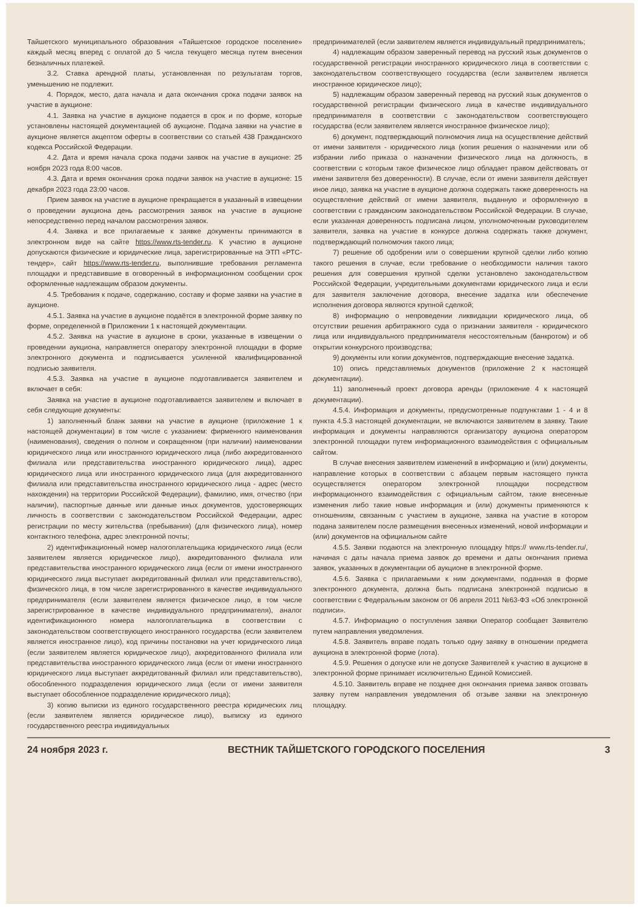Тайшетского муниципального образования «Тайшетское городское поселение» каждый месяц вперед с оплатой до 5 числа текущего месяца путем внесения безналичных платежей.
3.2. Ставка арендной платы, установленная по результатам торгов, уменьшению не подлежит.
4. Порядок, место, дата начала и дата окончания срока подачи заявок на участие в аукционе:
4.1. Заявка на участие в аукционе подается в срок и по форме, которые установлены настоящей документацией об аукционе. Подача заявки на участие в аукционе является акцептом оферты в соответствии со статьей 438 Гражданского кодекса Российской Федерации.
4.2. Дата и время начала срока подачи заявок на участие в аукционе: 25 ноября 2023 года 8:00 часов.
4.3. Дата и время окончания срока подачи заявок на участие в аукционе: 15 декабря 2023 года 23:00 часов.
Прием заявок на участие в аукционе прекращается в указанный в извещении о проведении аукциона день рассмотрения заявок на участие в аукционе непосредственно перед началом рассмотрения заявок.
4.4. Заявка и все прилагаемые к заявке документы принимаются в электронном виде на сайте https://www.rts-tender.ru. К участию в аукционе допускаются физические и юридические лица, зарегистрированные на ЭТП «РТС-тендер», сайт https://www.rts-tender.ru, выполнившие требования регламента площадки и представившие в оговоренный в информационном сообщении срок оформленные надлежащим образом документы.
4.5. Требования к подаче, содержанию, составу и форме заявки на участие в аукционе.
4.5.1. Заявка на участие в аукционе подаётся в электронной форме заявку по форме, определенной в Приложении 1 к настоящей документации.
4.5.2. Заявка на участие в аукционе в сроки, указанные в извещении о проведении аукциона, направляется оператору электронной площадки в форме электронного документа и подписывается усиленной квалифицированной подписью заявителя.
4.5.3. Заявка на участие в аукционе подготавливается заявителем и включает в себя:
Заявка на участие в аукционе подготавливается заявителем и включает в себя следующие документы:
1) заполненный бланк заявки на участие в аукционе (приложение 1 к настоящей документации) в том числе с указанием: фирменного наименования (наименования), сведения о полном и сокращенном (при наличии) наименовании юридического лица или иностранного юридического лица (либо аккредитованного филиала или представительства иностранного юридического лица), адрес юридического лица или иностранного юридического лица (для аккредитованного филиала или представительства иностранного юридического лица - адрес (место нахождения) на территории Российской Федерации), фамилию, имя, отчество (при наличии), паспортные данные или данные иных документов, удостоверяющих личность в соответствии с законодательством Российской Федерации, адрес регистрации по месту жительства (пребывания) (для физического лица), номер контактного телефона, адрес электронной почты;
2) идентификационный номер налогоплательщика юридического лица (если заявителем является юридическое лицо), аккредитованного филиала или представительства иностранного юридического лица (если от имени иностранного юридического лица выступает аккредитованный филиал или представительство), физического лица, в том числе зарегистрированного в качестве индивидуального предпринимателя (если заявителем является физическое лицо, в том числе зарегистрированное в качестве индивидуального предпринимателя), аналог идентификационного номера налогоплательщика в соответствии с законодательством соответствующего иностранного государства (если заявителем является иностранное лицо), код причины постановки на учет юридического лица (если заявителем является юридическое лицо), аккредитованного филиала или представительства иностранного юридического лица (если от имени иностранного юридического лица выступает аккредитованный филиал или представительство), обособленного подразделения юридического лица (если от имени заявителя выступает обособленное подразделение юридического лица);
3) копию выписки из единого государственного реестра юридических лиц (если заявителем является юридическое лицо), выписку из единого государственного реестра индивидуальных
предпринимателей (если заявителем является индивидуальный предприниматель;
4) надлежащим образом заверенный перевод на русский язык документов о государственной регистрации иностранного юридического лица в соответствии с законодательством соответствующего государства (если заявителем является иностранное юридическое лицо);
5) надлежащим образом заверенный перевод на русский язык документов о государственной регистрации физического лица в качестве индивидуального предпринимателя в соответствии с законодательством соответствующего государства (если заявителем является иностранное физическое лицо);
6) документ, подтверждающий полномочия лица на осуществление действий от имени заявителя - юридического лица (копия решения о назначении или об избрании либо приказа о назначении физического лица на должность, в соответствии с которым такое физическое лицо обладает правом действовать от имени заявителя без доверенности). В случае, если от имени заявителя действует иное лицо, заявка на участие в аукционе должна содержать также доверенность на осуществление действий от имени заявителя, выданную и оформленную в соответствии с гражданским законодательством Российской Федерации. В случае, если указанная доверенность подписана лицом, уполномоченным руководителем заявителя, заявка на участие в конкурсе должна содержать также документ, подтверждающий полномочия такого лица;
7) решение об одобрении или о совершении крупной сделки либо копию такого решения в случае, если требование о необходимости наличия такого решения для совершения крупной сделки установлено законодательством Российской Федерации, учредительными документами юридического лица и если для заявителя заключение договора, внесение задатка или обеспечение исполнения договора являются крупной сделкой;
8) информацию о непроведении ликвидации юридического лица, об отсутствии решения арбитражного суда о признании заявителя - юридического лица или индивидуального предпринимателя несостоятельным (банкротом) и об открытии конкурсного производства;
9) документы или копии документов, подтверждающие внесение задатка.
10) опись представляемых документов (приложение 2 к настоящей документации).
11) заполненный проект договора аренды (приложение 4 к настоящей документации).
4.5.4. Информация и документы, предусмотренные подпунктами 1 - 4 и 8 пункта 4.5.3 настоящей документации, не включаются заявителем в заявку. Такие информация и документы направляются организатору аукциона оператором электронной площадки путем информационного взаимодействия с официальным сайтом.
В случае внесения заявителем изменений в информацию и (или) документы, направление которых в соответствии с абзацем первым настоящего пункта осуществляется оператором электронной площадки посредством информационного взаимодействия с официальным сайтом, такие внесенные изменения либо такие новые информация и (или) документы применяются к отношениям, связанным с участием в аукционе, заявка на участие в котором подана заявителем после размещения внесенных изменений, новой информации и (или) документов на официальном сайте
4.5.5. Заявки подаются на электронную площадку https:// www.rts-tender.ru/, начиная с даты начала приема заявок до времени и даты окончания приема заявок, указанных в документации об аукционе в электронной форме.
4.5.6. Заявка с прилагаемыми к ним документами, поданная в форме электронного документа, должна быть подписана электронной подписью в соответствии с Федеральным законом от 06 апреля 2011 №63-ФЗ «Об электронной подписи».
4.5.7. Информацию о поступления заявки Оператор сообщает Заявителю путем направления уведомления.
4.5.8. Заявитель вправе подать только одну заявку в отношении предмета аукциона в электронной форме (лота).
4.5.9. Решения о допуске или не допуске Заявителей к участию в аукционе в электронной форме принимает исключительно Единой Комиссией.
4.5.10. Заявитель вправе не позднее дня окончания приема заявок отозвать заявку путем направления уведомления об отзыве заявки на электронную площадку.
24 ноября 2023 г. ВЕСТНИК ТАЙШЕТСКОГО ГОРОДСКОГО ПОСЕЛЕНИЯ 3